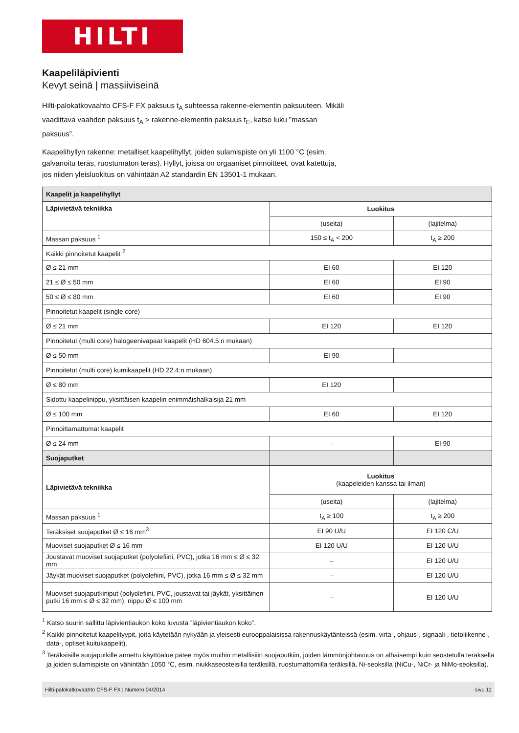HILTI
Kaapeliläpivienti
Kevyt seinä | massiiviseinä
Hilti-palokatkovaahto CFS-F FX paksuus t<sub>A</sub> suhteessa rakenne-elementin paksuuteen. Mikäli vaadittava vaahdon paksuus t<sub>A</sub> > rakenne-elementin paksuus t<sub>E</sub>, katso luku ”massan paksuus”.
Kaapelihyllyn rakenne: metalliset kaapelihyllyt, joiden sulamispiste on yli 1100 °C (esim. galvanoitu teräs, ruostumaton teräs). Hyllyt, joissa on orgaaniset pinnoitteet, ovat katettuja, jos niiden yleisluokitus on vähintään A2 standardin EN 13501-1 mukaan.
| Kaapelit ja kaapelihyllyt | | |
| Läpivietävä tekniikka | Luokitus | |
| | (useita) | (lajitelma) |
| Massan paksuus <sup>1</sup> | 150 ≤ t<sub>A</sub> < 200 | t<sub>A</sub> ≥ 200 |
| Kaikki pinnoitetut kaapelit <sup>2</sup> | | |
| Ø ≤ 21 mm | EI 60 | EI 120 |
| 21 ≤ Ø ≤ 50 mm | EI 60 | EI 90 |
| 50 ≤ Ø ≤ 80 mm | EI 60 | EI 90 |
| Pinnoitetut kaapelit (single core) | | |
| Ø ≤ 21 mm | EI 120 | EI 120 |
| Pinnoitetut (multi core) halogeenivapaat kaapelit (HD 604.5:n mukaan) | | |
| Ø ≤ 50 mm | EI 90 | |
| Pinnoitetut (multi core) kumikaapelit (HD 22.4:n mukaan) | | |
| Ø ≤ 80 mm | EI 120 | |
| Sidottu kaapelinippu, yksittäisen kaapelin enimmäishalkaisija 21 mm | | |
| Ø ≤ 100 mm | EI 60 | EI 120 |
| Pinnoittamattomat kaapelit | | |
| Ø ≤ 24 mm | – | EI 90 |
| Suojaputket | | |
| Läpivietävä tekniikka | Luokitus (kaapeleiden kanssa tai ilman) | |
| | (useita) | (lajitelma) |
| Massan paksuus <sup>1</sup> | t<sub>A</sub> ≥ 100 | t<sub>A</sub> ≥ 200 |
| Teräksiset suojaputket Ø ≤ 16 mm<sup>3</sup> | EI 90 U/U | EI 120 C/U |
| Muoviset suojaputket Ø ≤ 16 mm | EI 120 U/U | EI 120 U/U |
| Joustavat muoviset suojaputket (polyolefiini, PVC), jotka 16 mm ≤ Ø ≤ 32 mm | – | EI 120 U/U |
| Jäykät muoviset suojaputket (polyolefiini, PVC), jotka 16 mm ≤ Ø ≤ 32 mm | – | EI 120 U/U |
| Muoviset suojaputkiniput (polyolefiini, PVC, joustavat tai jäykät, yksittäinen putki 16 mm ≤ Ø ≤ 32 mm), nippu Ø ≤ 100 mm | – | EI 120 U/U |
<sup>1</sup> Katso suurin sallittu läpivientiaukon koko luvusta ”läpivientiaukon koko”.
<sup>2</sup> Kaikki pinnoitetut kaapelityypit, joita käytetään nykyään ja yleisesti eurooppalaisissa rakennuskäytänteissä (esim. virta-, ohjaus-, signaali-, tietoliikenne-, data-, optiset kuitukaapelit).
<sup>3</sup> Teräksisille suojaputkille annettu käyttöalue pätee myös muihin metallisiiin suojaputkiin, joiden lämmönjohtavuus on alhaisempi kuin seostetulla teräksellä ja joiden sulamispiste on vähintään 1050 °C, esim. niukkaseosteisilla teräksillä, ruostumattomilla teräksillä, Ni-seoksilla (NiCu-, NiCr- ja NiMo-seoksilla).
Hilti-palokatkovaahto CFS-F FX | Numero 04/2014 sivu 11